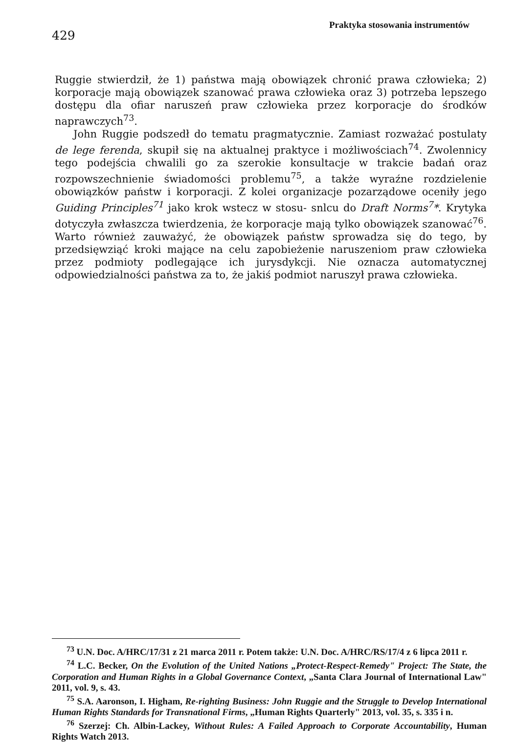429
Praktyka stosowania instrumentów
Ruggie stwierdził, że 1) państwa mają obowiązek chronić prawa człowieka; 2) korporacje mają obowiązek szanować prawa człowieka oraz 3) potrzeba lepszego dostępu dla ofiar naruszeń praw człowieka przez korporacje do środków naprawczych<sup>73</sup>.
John Ruggie podszedł do tematu pragmatycznie. Zamiast rozważać postulaty de lege ferenda, skupił się na aktualnej praktyce i możliwościach<sup>74</sup>. Zwolennicy tego podejścia chwalili go za szerokie konsultacje w trakcie badań oraz rozpowszechnienie świadomości problemu<sup>75</sup>, a także wyraźne rozdzielenie obowiązków państw i korporacji. Z kolei organizacje pozarządowe oceniły jego Guiding Principles<sup>71</sup> jako krok wstecz w stosu- snlcu do Draft Norms<sup>7</sup>*. Krytyka dotyczyła zwłaszcza twierdzenia, że korporacje mają tylko obowiązek szanować<sup>76</sup>. Warto również zauważyć, że obowiązek państw sprowadza się do tego, by przedsięwziąć kroki mające na celu zapobieżenie naruszeniom praw człowieka przez podmioty podlegające ich jurysdykcji. Nie oznacza automatycznej odpowiedzialności państwa za to, że jakiś podmiot naruszył prawa człowieka.
<sup>73</sup> U.N. Doc. A/HRC/17/31 z 21 marca 2011 r. Potem także: U.N. Doc. A/HRC/RS/17/4 z 6 lipca 2011 r.
<sup>74</sup> L.C. Becker, On the Evolution of the United Nations „Protect-Respect-Remedy" Project: The State, the Corporation and Human Rights in a Global Governance Context, „Santa Clara Journal of International Law" 2011, vol. 9, s. 43.
<sup>75</sup> S.A. Aaronson, I. Higham, Re-righting Business: John Ruggie and the Struggle to Develop International Human Rights Standards for Transnational Firms, „Human Rights Quarterly" 2013, vol. 35, s. 335 i n.
<sup>76</sup> Szerzej: Ch. Albin-Lackey, Without Rules: A Failed Approach to Corporate Accountability, Human Rights Watch 2013.